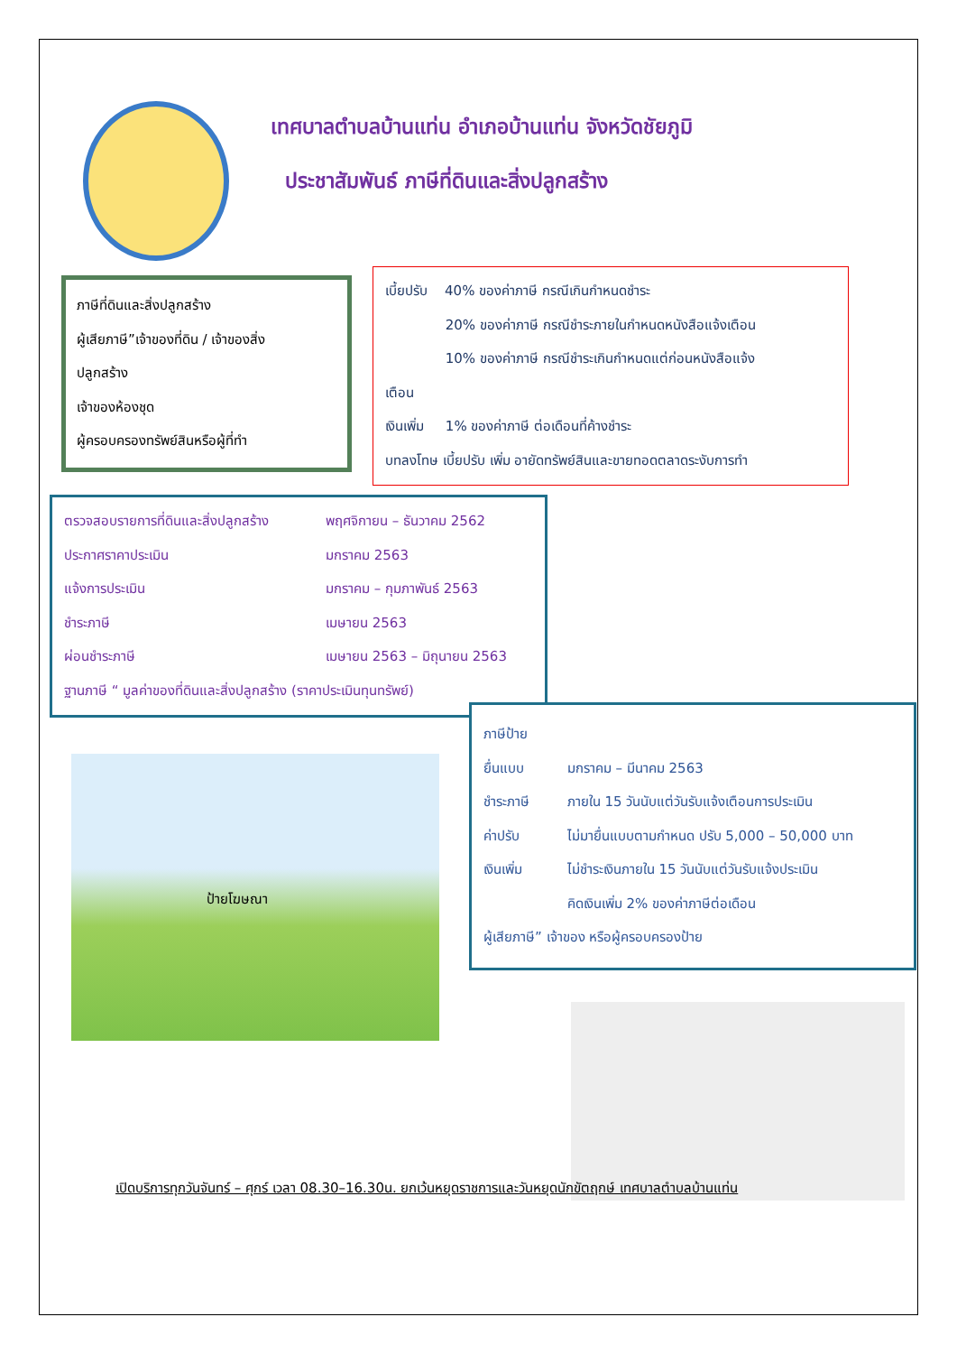เทศบาลตำบลบ้านแท่น อำเภอบ้านแท่น จังหวัดชัยภูมิ
ประชาสัมพันธ์ ภาษีที่ดินและสิ่งปลูกสร้าง
ภาษีที่ดินและสิ่งปลูกสร้าง
ผู้เสียภาษี”เจ้าของที่ดิน / เจ้าของสิ่ง
ปลูกสร้าง
เจ้าของห้องชุด
ผู้ครอบครองทรัพย์สินหรือผู้ที่ทำ
เบี้ยปรับ 40% ของค่าภาษี กรณีเกินกำหนดชำระ
20% ของค่าภาษี กรณีชำระภายในกำหนดหนังสือแจ้งเตือน
10% ของค่าภาษี กรณีชำระเกินกำหนดแต่ก่อนหนังสือแจ้ง
เตือน
เงินเพิ่ม 1% ของค่าภาษี ต่อเดือนที่ค้างชำระ
บทลงโทษ เบี้ยปรับ เพิ่ม อายัดทรัพย์สินและขายทอดตลาดระงับการทำ
ตรวจสอบรายการที่ดินและสิ่งปลูกสร้าง พฤศจิกายน – ธันวาคม 2562
ประกาศราคาประเมิน มกราคม 2563
แจ้งการประเมิน มกราคม – กุมภาพันธ์ 2563
ชำระภาษี เมษายน 2563
ผ่อนชำระภาษี เมษายน 2563 – มิถุนายน 2563
ฐานภาษี “ มูลค่าของที่ดินและสิ่งปลูกสร้าง (ราคาประเมินทุนทรัพย์)
ป้ายโฆษณา
ภาษีป้าย
ยื่นแบบ มกราคม – มีนาคม 2563
ชำระภาษี ภายใน 15 วันนับแต่วันรับแจ้งเตือนการประเมิน
ค่าปรับ ไม่มายื่นแบบตามกำหนด ปรับ 5,000 – 50,000 บาท
เงินเพิ่ม ไม่ชำระเงินภายใน 15 วันนับแต่วันรับแจ้งประเมิน
คิดเงินเพิ่ม 2% ของค่าภาษีต่อเดือน
ผู้เสียภาษี” เจ้าของ หรือผู้ครอบครองป้าย
เปิดบริการทุกวันจันทร์ – ศุกร์ เวลา 08.30–16.30น. ยกเว้นหยุดราชการและวันหยุดนักขัตฤกษ์ เทศบาลตำบลบ้านแท่น